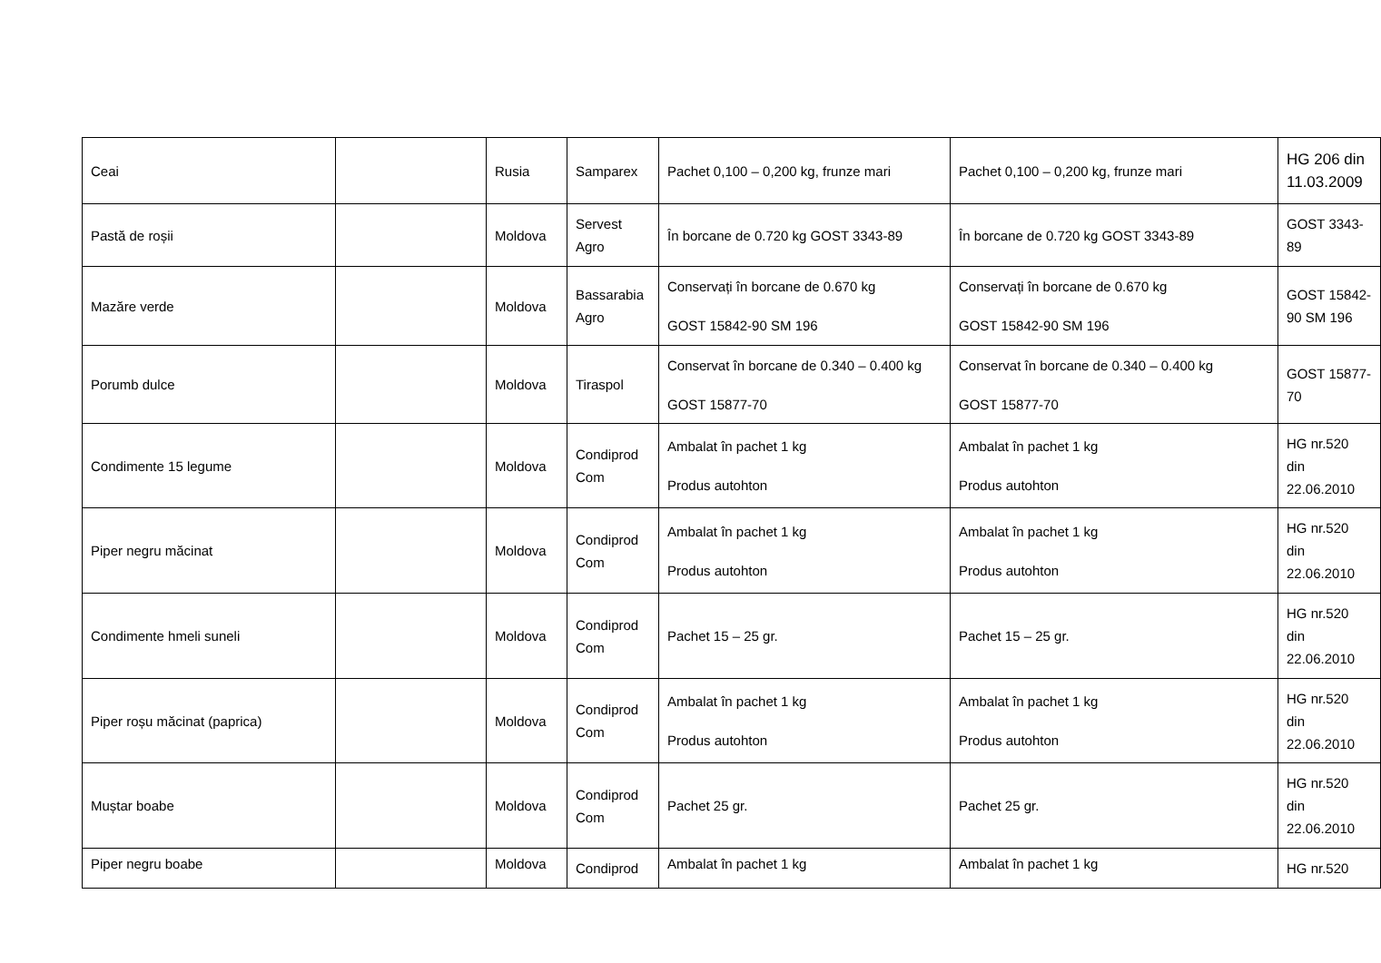| Ceai | | Rusia | Samparex | Pachet 0,100 – 0,200 kg, frunze mari | Pachet 0,100 – 0,200 kg, frunze mari | HG 206 din 11.03.2009 |
| Pastă de roșii | | Moldova | Servest Agro | În borcane de 0.720 kg GOST 3343-89 | În borcane de 0.720 kg GOST 3343-89 | GOST 3343- 89 |
| Mazăre verde | | Moldova | Bassarabia Agro | Conservați în borcane de 0.670 kg GOST 15842-90 SM 196 | Conservați în borcane de 0.670 kg GOST 15842-90 SM 196 | GOST 15842- 90 SM 196 |
| Porumb dulce | | Moldova | Tiraspol | Conservat în borcane de 0.340 – 0.400 kg GOST 15877-70 | Conservat în borcane de 0.340 – 0.400 kg GOST 15877-70 | GOST 15877- 70 |
| Condimente 15 legume | | Moldova | Condiprod Com | Ambalat în pachet 1 kg Produs autohton | Ambalat în pachet 1 kg Produs autohton | HG nr.520 din 22.06.2010 |
| Piper negru măcinat | | Moldova | Condiprod Com | Ambalat în pachet 1 kg Produs autohton | Ambalat în pachet 1 kg Produs autohton | HG nr.520 din 22.06.2010 |
| Condimente hmeli suneli | | Moldova | Condiprod Com | Pachet 15 – 25 gr. | Pachet 15 – 25 gr. | HG nr.520 din 22.06.2010 |
| Piper roșu măcinat (paprica) | | Moldova | Condiprod Com | Ambalat în pachet 1 kg Produs autohton | Ambalat în pachet 1 kg Produs autohton | HG nr.520 din 22.06.2010 |
| Muștar boabe | | Moldova | Condiprod Com | Pachet 25 gr. | Pachet 25 gr. | HG nr.520 din 22.06.2010 |
| Piper negru boabe | | Moldova | Condiprod | Ambalat în pachet 1 kg | Ambalat în pachet 1 kg | HG nr.520 |